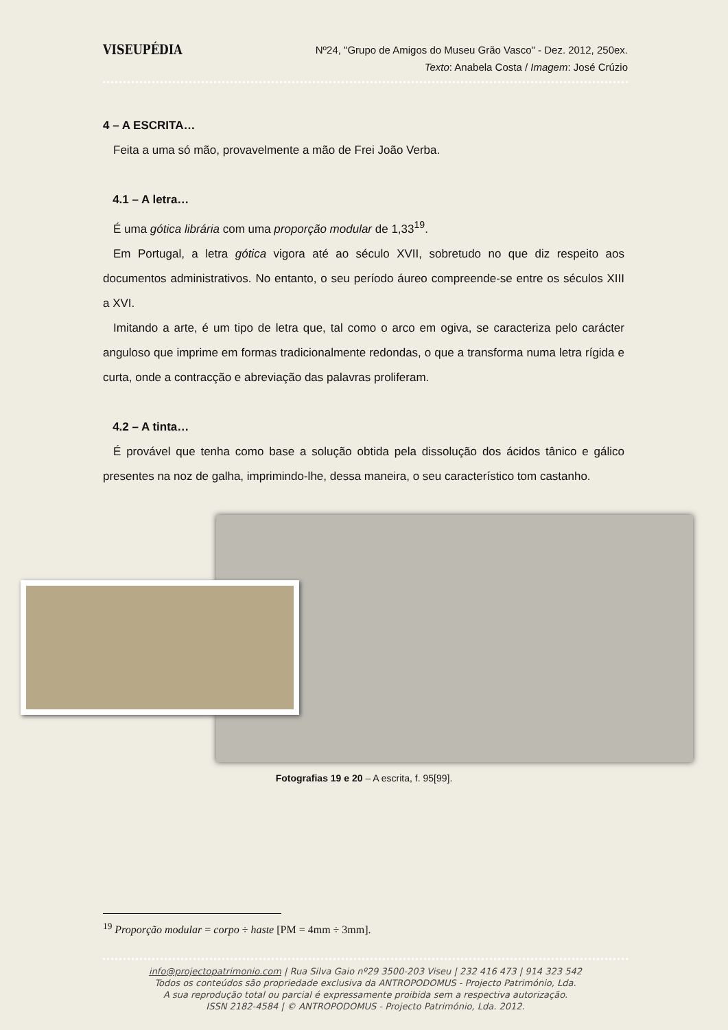VISEUPÉDIA
Nº24, "Grupo de Amigos do Museu Grão Vasco" - Dez. 2012, 250ex.
Texto: Anabela Costa / Imagem: José Crúzio
4 – A ESCRITA…
Feita a uma só mão, provavelmente a mão de Frei João Verba.
4.1 – A letra…
É uma gótica librária com uma proporção modular de 1,33<sup>19</sup>.
Em Portugal, a letra gótica vigora até ao século XVII, sobretudo no que diz respeito aos documentos administrativos. No entanto, o seu período áureo compreende-se entre os séculos XIII a XVI.
Imitando a arte, é um tipo de letra que, tal como o arco em ogiva, se caracteriza pelo carácter anguloso que imprime em formas tradicionalmente redondas, o que a transforma numa letra rígida e curta, onde a contracção e abreviação das palavras proliferam.
4.2 – A tinta…
É provável que tenha como base a solução obtida pela dissolução dos ácidos tânico e gálico presentes na noz de galha, imprimindo-lhe, dessa maneira, o seu característico tom castanho.
Fotografias 19 e 20 – A escrita, f. 95[99].
<sup>19</sup> Proporção modular = corpo ÷ haste [PM = 4mm ÷ 3mm].
info@projectopatrimonio.com | Rua Silva Gaio nº29 3500-203 Viseu | 232 416 473 | 914 323 542
Todos os conteúdos são propriedade exclusiva da ANTROPODOMUS - Projecto Património, Lda.
A sua reprodução total ou parcial é expressamente proibida sem a respectiva autorização.
ISSN 2182-4584 | © ANTROPODOMUS - Projecto Património, Lda. 2012.